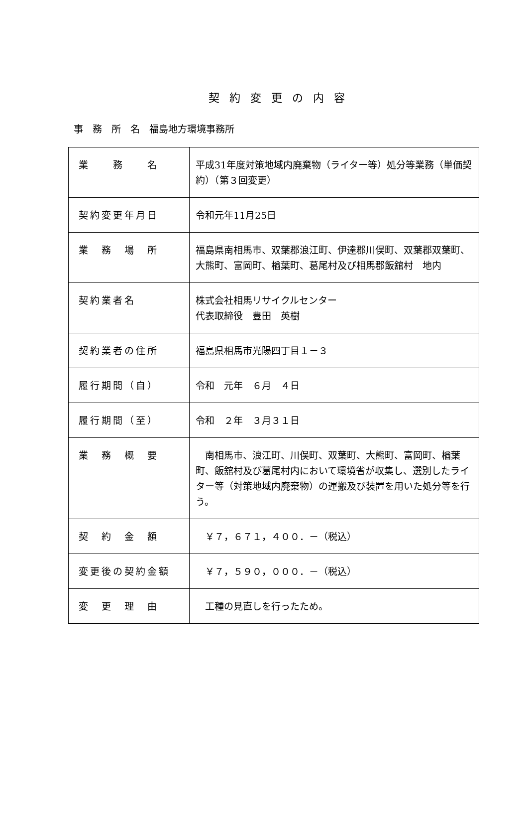契約変更の内容
事　務　所　名　福島地方環境事務所
| 業 務 名 | 平成31年度対策地域内廃棄物（ライター等）処分等業務（単価契約）（第３回変更） |
| 契約変更年月日 | 令和元年11月25日 |
| 業 務 場 所 | 福島県南相馬市、双葉郡浪江町、伊達郡川俣町、双葉郡双葉町、大熊町、富岡町、楢葉町、葛尾村及び相馬郡飯舘村 地内 |
| 契約業者名 | 株式会社相馬リサイクルセンター 代表取締役 豊田 英樹 |
| 契約業者の住所 | 福島県相馬市光陽四丁目１－３ |
| 履行期間（自） | 令和 元年 ６月 ４日 |
| 履行期間（至） | 令和 ２年 ３月３１日 |
| 業 務 概 要 | 南相馬市、浪江町、川俣町、双葉町、大熊町、富岡町、楢葉町、飯舘村及び葛尾村内において環境省が収集し、選別したライター等（対策地域内廃棄物）の運搬及び装置を用いた処分等を行う。 |
| 契 約 金 額 | ￥７，６７１，４００．－（税込） |
| 変更後の契約金額 | ￥７，５９０，０００．－（税込） |
| 変 更 理 由 | 工種の見直しを行ったため。 |